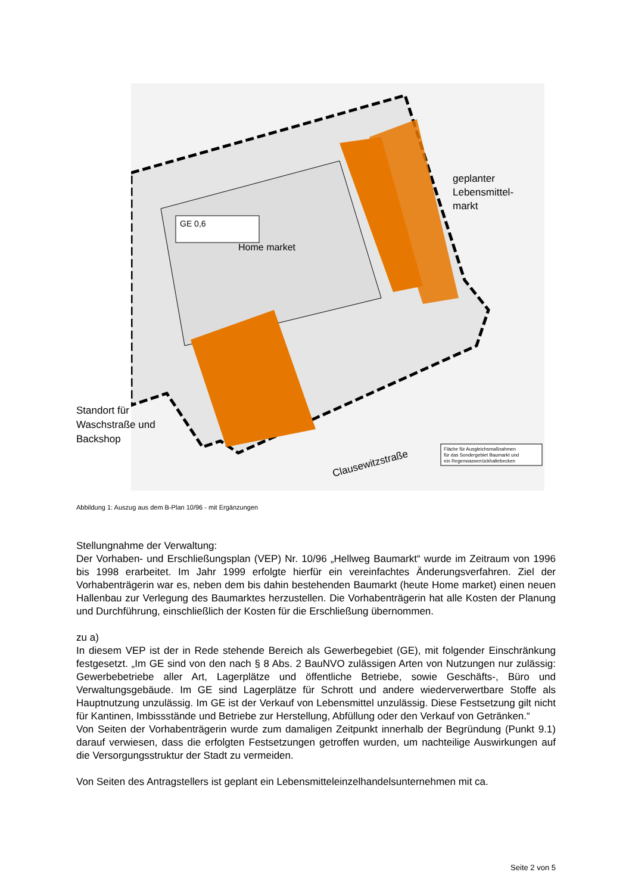GE 0,6
Home market
geplanter
Lebensmittel-
markt
Clausewitzstraße
Fläche für Ausgleichsmaßnahmen
für das Sondergebiet Baumarkt und
ein Regenwasserrückhaltebecken
Standort für Waschstraße und Backshop
Abbildung 1: Auszug aus dem B-Plan 10/96 - mit Ergänzungen
Stellungnahme der Verwaltung:
Der Vorhaben- und Erschließungsplan (VEP) Nr. 10/96 „Hellweg Baumarkt“ wurde im Zeitraum von 1996 bis 1998 erarbeitet. Im Jahr 1999 erfolgte hierfür ein vereinfachtes Änderungsverfahren. Ziel der Vorhabenträgerin war es, neben dem bis dahin bestehenden Baumarkt (heute Home market) einen neuen Hallenbau zur Verlegung des Baumarktes herzustellen. Die Vorhabenträgerin hat alle Kosten der Planung und Durchführung, einschließlich der Kosten für die Erschließung übernommen.
zu a)
In diesem VEP ist der in Rede stehende Bereich als Gewerbegebiet (GE), mit folgender Einschränkung festgesetzt. „Im GE sind von den nach § 8 Abs. 2 BauNVO zulässigen Arten von Nutzungen nur zulässig: Gewerbebetriebe aller Art, Lagerplätze und öffentliche Betriebe, sowie Geschäfts-, Büro und Verwaltungsgebäude. Im GE sind Lagerplätze für Schrott und andere wiederverwertbare Stoffe als Hauptnutzung unzulässig. Im GE ist der Verkauf von Lebensmittel unzulässig. Diese Festsetzung gilt nicht für Kantinen, Imbissstände und Betriebe zur Herstellung, Abfüllung oder den Verkauf von Getränken.“
Von Seiten der Vorhabenträgerin wurde zum damaligen Zeitpunkt innerhalb der Begründung (Punkt 9.1) darauf verwiesen, dass die erfolgten Festsetzungen getroffen wurden, um nachteilige Auswirkungen auf die Versorgungsstruktur der Stadt zu vermeiden.
Von Seiten des Antragstellers ist geplant ein Lebensmitteleinzelhandelsunternehmen mit ca.
Seite 2 von 5